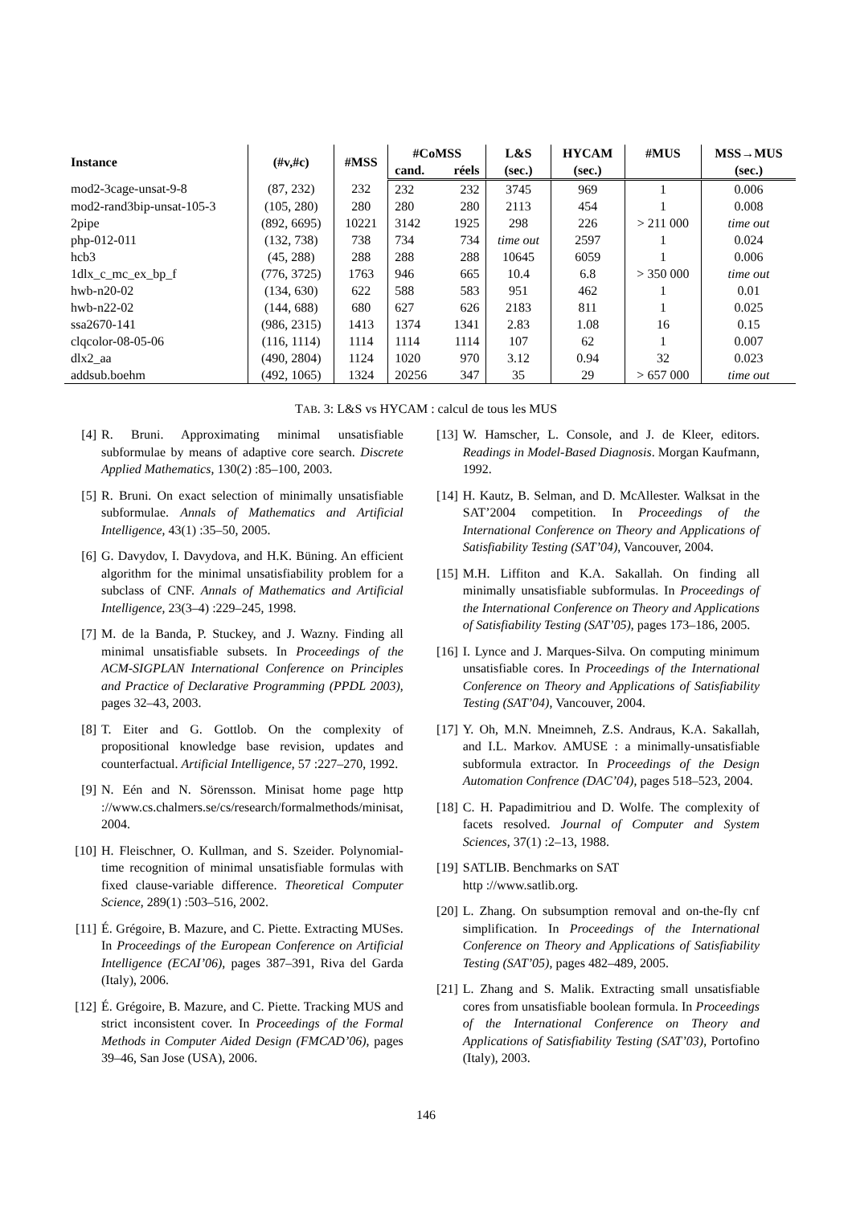| Instance | (#v,#c) | #MSS | #CoMSS | | L&S | HYCAM | #MUS | MSS→MUS |
| --- | --- | --- | --- | --- | --- | --- | --- | --- |
| | | | cand. | réels | (sec.) | (sec.) | | (sec.) |
| mod2-3cage-unsat-9-8 | (87, 232) | 232 | 232 | 232 | 3745 | 969 | 1 | 0.006 |
| mod2-rand3bip-unsat-105-3 | (105, 280) | 280 | 280 | 280 | 2113 | 454 | 1 | 0.008 |
| 2pipe | (892, 6695) | 10221 | 3142 | 1925 | 298 | 226 | > 211 000 | time out |
| php-012-011 | (132, 738) | 738 | 734 | 734 | time out | 2597 | 1 | 0.024 |
| hcb3 | (45, 288) | 288 | 288 | 288 | 10645 | 6059 | 1 | 0.006 |
| 1dlx_c_mc_ex_bp_f | (776, 3725) | 1763 | 946 | 665 | 10.4 | 6.8 | > 350 000 | time out |
| hwb-n20-02 | (134, 630) | 622 | 588 | 583 | 951 | 462 | 1 | 0.01 |
| hwb-n22-02 | (144, 688) | 680 | 627 | 626 | 2183 | 811 | 1 | 0.025 |
| ssa2670-141 | (986, 2315) | 1413 | 1374 | 1341 | 2.83 | 1.08 | 16 | 0.15 |
| clqcolor-08-05-06 | (116, 1114) | 1114 | 1114 | 1114 | 107 | 62 | 1 | 0.007 |
| dlx2_aa | (490, 2804) | 1124 | 1020 | 970 | 3.12 | 0.94 | 32 | 0.023 |
| addsub.boehm | (492, 1065) | 1324 | 20256 | 347 | 35 | 29 | > 657 000 | time out |
TAB. 3: L&S vs HYCAM : calcul de tous les MUS
[4] R. Bruni. Approximating minimal unsatisfiable subformulae by means of adaptive core search. Discrete Applied Mathematics, 130(2) :85–100, 2003.
[5] R. Bruni. On exact selection of minimally unsatisfiable subformulae. Annals of Mathematics and Artificial Intelligence, 43(1) :35–50, 2005.
[6] G. Davydov, I. Davydova, and H.K. Büning. An efficient algorithm for the minimal unsatisfiability problem for a subclass of CNF. Annals of Mathematics and Artificial Intelligence, 23(3–4) :229–245, 1998.
[7] M. de la Banda, P. Stuckey, and J. Wazny. Finding all minimal unsatisfiable subsets. In Proceedings of the ACM-SIGPLAN International Conference on Principles and Practice of Declarative Programming (PPDL 2003), pages 32–43, 2003.
[8] T. Eiter and G. Gottlob. On the complexity of propositional knowledge base revision, updates and counterfactual. Artificial Intelligence, 57 :227–270, 1992.
[9] N. Eén and N. Sörensson. Minisat home page http ://www.cs.chalmers.se/cs/research/formalmethods/minisat, 2004.
[10] H. Fleischner, O. Kullman, and S. Szeider. Polynomial-time recognition of minimal unsatisfiable formulas with fixed clause-variable difference. Theoretical Computer Science, 289(1) :503–516, 2002.
[11] É. Grégoire, B. Mazure, and C. Piette. Extracting MUSes. In Proceedings of the European Conference on Artificial Intelligence (ECAI’06), pages 387–391, Riva del Garda (Italy), 2006.
[12] É. Grégoire, B. Mazure, and C. Piette. Tracking MUS and strict inconsistent cover. In Proceedings of the Formal Methods in Computer Aided Design (FMCAD’06), pages 39–46, San Jose (USA), 2006.
[13] W. Hamscher, L. Console, and J. de Kleer, editors. Readings in Model-Based Diagnosis. Morgan Kaufmann, 1992.
[14] H. Kautz, B. Selman, and D. McAllester. Walksat in the SAT’2004 competition. In Proceedings of the International Conference on Theory and Applications of Satisfiability Testing (SAT’04), Vancouver, 2004.
[15] M.H. Liffiton and K.A. Sakallah. On finding all minimally unsatisfiable subformulas. In Proceedings of the International Conference on Theory and Applications of Satisfiability Testing (SAT’05), pages 173–186, 2005.
[16] I. Lynce and J. Marques-Silva. On computing minimum unsatisfiable cores. In Proceedings of the International Conference on Theory and Applications of Satisfiability Testing (SAT’04), Vancouver, 2004.
[17] Y. Oh, M.N. Mneimneh, Z.S. Andraus, K.A. Sakallah, and I.L. Markov. AMUSE : a minimally-unsatisfiable subformula extractor. In Proceedings of the Design Automation Confrence (DAC’04), pages 518–523, 2004.
[18] C. H. Papadimitriou and D. Wolfe. The complexity of facets resolved. Journal of Computer and System Sciences, 37(1) :2–13, 1988.
[19] SATLIB. Benchmarks on SAT
http ://www.satlib.org.
[20] L. Zhang. On subsumption removal and on-the-fly cnf simplification. In Proceedings of the International Conference on Theory and Applications of Satisfiability Testing (SAT’05), pages 482–489, 2005.
[21] L. Zhang and S. Malik. Extracting small unsatisfiable cores from unsatisfiable boolean formula. In Proceedings of the International Conference on Theory and Applications of Satisfiability Testing (SAT’03), Portofino (Italy), 2003.
146